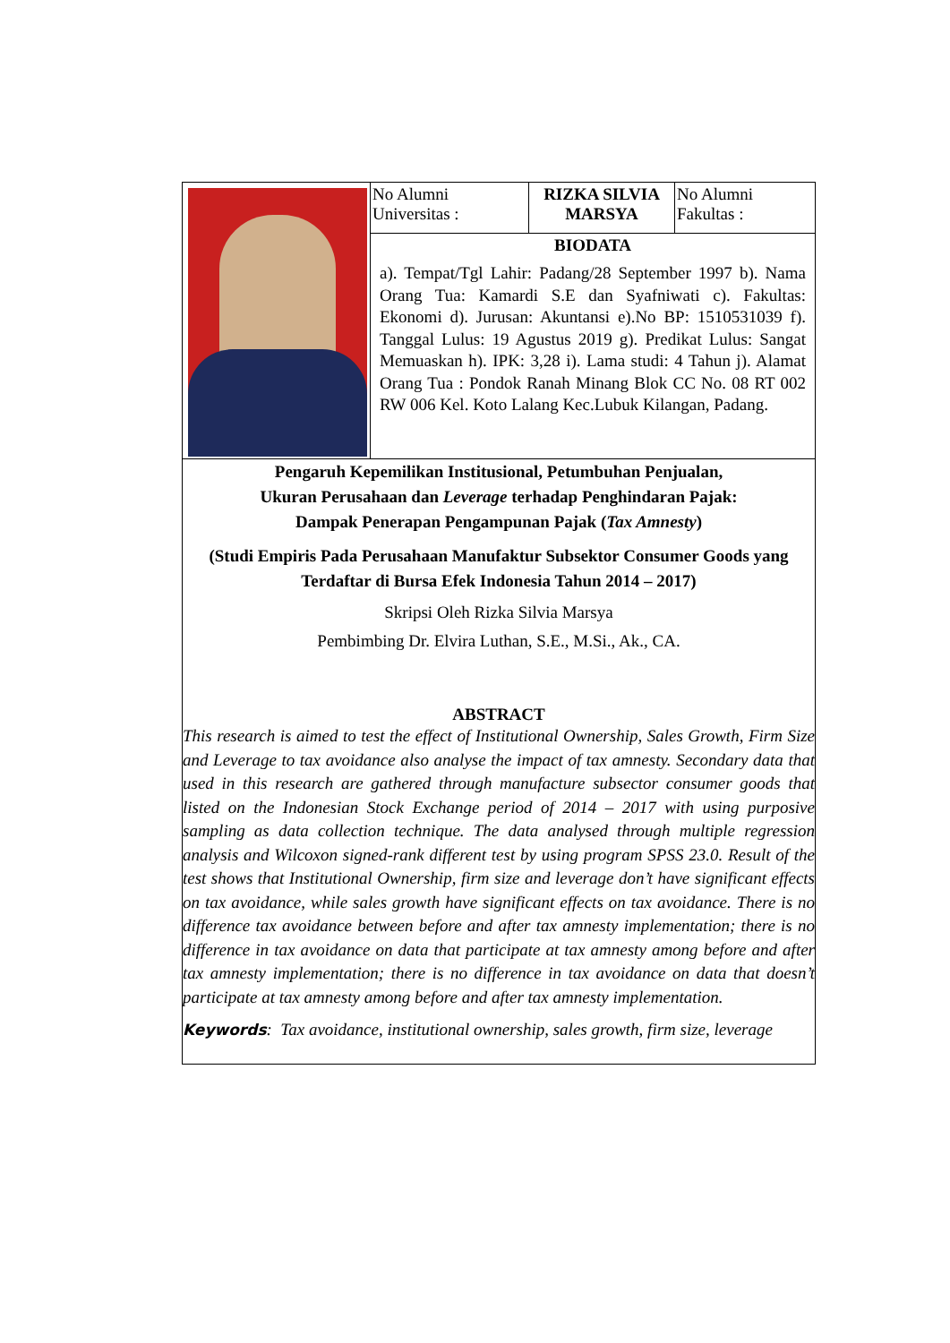| | No Alumni Universitas : | RIZKA SILVIA MARSYA | No Alumni Fakultas : |
| | BIODATA a). Tempat/Tgl Lahir: Padang/28 September 1997 b). Nama Orang Tua: Kamardi S.E dan Syafniwati c). Fakultas: Ekonomi d). Jurusan: Akuntansi e).No BP: 1510531039 f). Tanggal Lulus: 19 Agustus 2019 g). Predikat Lulus: Sangat Memuaskan h). IPK: 3,28 i). Lama studi: 4 Tahun j). Alamat Orang Tua : Pondok Ranah Minang Blok CC No. 08 RT 002 RW 006 Kel. Koto Lalang Kec.Lubuk Kilangan, Padang. | | |
| Pengaruh Kepemilikan Institusional, Petumbuhan Penjualan, Ukuran Perusahaan dan Leverage terhadap Penghindaran Pajak: Dampak Penerapan Pengampunan Pajak ( Tax Amnesty ) (Studi Empiris Pada Perusahaan Manufaktur Subsektor Consumer Goods yang Terdaftar di Bursa Efek Indonesia Tahun 2014 – 2017) Skripsi Oleh Rizka Silvia Marsya Pembimbing Dr. Elvira Luthan, S.E., M.Si., Ak., CA. ABSTRACT This research is aimed to test the effect of Institutional Ownership, Sales Growth, Firm Size and Leverage to tax avoidance also analyse the impact of tax amnesty. Secondary data that used in this research are gathered through manufacture subsector consumer goods that listed on the Indonesian Stock Exchange period of 2014 – 2017 with using purposive sampling as data collection technique. The data analysed through multiple regression analysis and Wilcoxon signed-rank different test by using program SPSS 23.0. Result of the test shows that Institutional Ownership, firm size and leverage don’t have significant effects on tax avoidance, while sales growth have significant effects on tax avoidance. There is no difference tax avoidance between before and after tax amnesty implementation; there is no difference in tax avoidance on data that participate at tax amnesty among before and after tax amnesty implementation; there is no difference in tax avoidance on data that doesn’t participate at tax amnesty among before and after tax amnesty implementation. Keywords : Tax avoidance, institutional ownership, sales growth, firm size, leverage | | | |